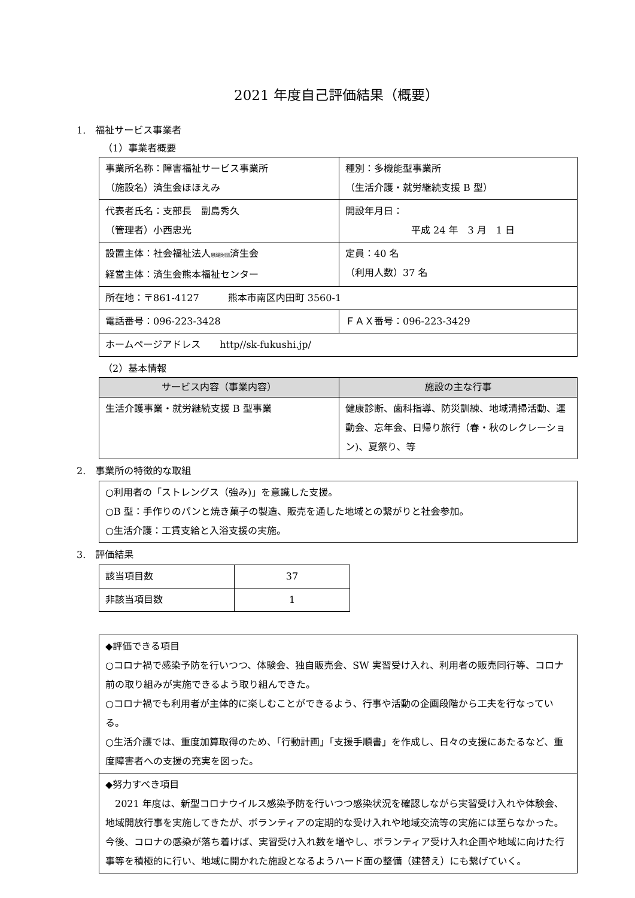2021 年度自己評価結果（概要）
1.　福祉サービス事業者
（1）事業者概要
| 事業所名称：障害福祉サービス事業所 （施設名）済生会ほほえみ | 種別：多機能型事業所 （生活介護・就労継続支援 B 型） |
| 代表者氏名：支部長 副島秀久 （管理者）小西忠光 | 開設年月日： 平成 24 年 3 月 1 日 |
| 設置主体：社会福祉法人 恩賜財団 済生会 経営主体：済生会熊本福祉センター | 定員：40 名 （利用人数）37 名 |
| 所在地：〒861-4127 熊本市南区内田町 3560-1 | |
| 電話番号：096-223-3428 | ＦＡＸ番号：096-223-3429 |
| ホームページアドレス http//sk-fukushi.jp/ | |
（2）基本情報
| サービス内容（事業内容） | 施設の主な行事 |
| --- | --- |
| 生活介護事業・就労継続支援 B 型事業 | 健康診断、歯科指導、防災訓練、地域清掃活動、運動会、忘年会、日帰り旅行（春・秋のレクレーション)、夏祭り、等 |
2.　事業所の特徴的な取組
○利用者の「ストレングス（強み)」を意識した支援。
○B 型：手作りのパンと焼き菓子の製造、販売を通した地域との繋がりと社会参加。
○生活介護：工賃支給と入浴支援の実施。
3.　評価結果
| 該当項目数 | 37 |
| 非該当項目数 | 1 |
| ◆評価できる項目 ○コロナ禍で感染予防を行いつつ、体験会、独自販売会、SW 実習受け入れ、利用者の販売同行等、コロナ前の取り組みが実施できるよう取り組んできた。 ○コロナ禍でも利用者が主体的に楽しむことができるよう、行事や活動の企画段階から工夫を行なっている。 ○生活介護では、重度加算取得のため、「行動計画」「支援手順書」を作成し、日々の支援にあたるなど、重度障害者への支援の充実を図った。 |
| ◆努力すべき項目 2021 年度は、新型コロナウイルス感染予防を行いつつ感染状況を確認しながら実習受け入れや体験会、地域開放行事を実施してきたが、ボランティアの定期的な受け入れや地域交流等の実施には至らなかった。今後、コロナの感染が落ち着けば、実習受け入れ数を増やし、ボランティア受け入れ企画や地域に向けた行事等を積極的に行い、地域に開かれた施設となるようハード面の整備（建替え）にも繋げていく。 |